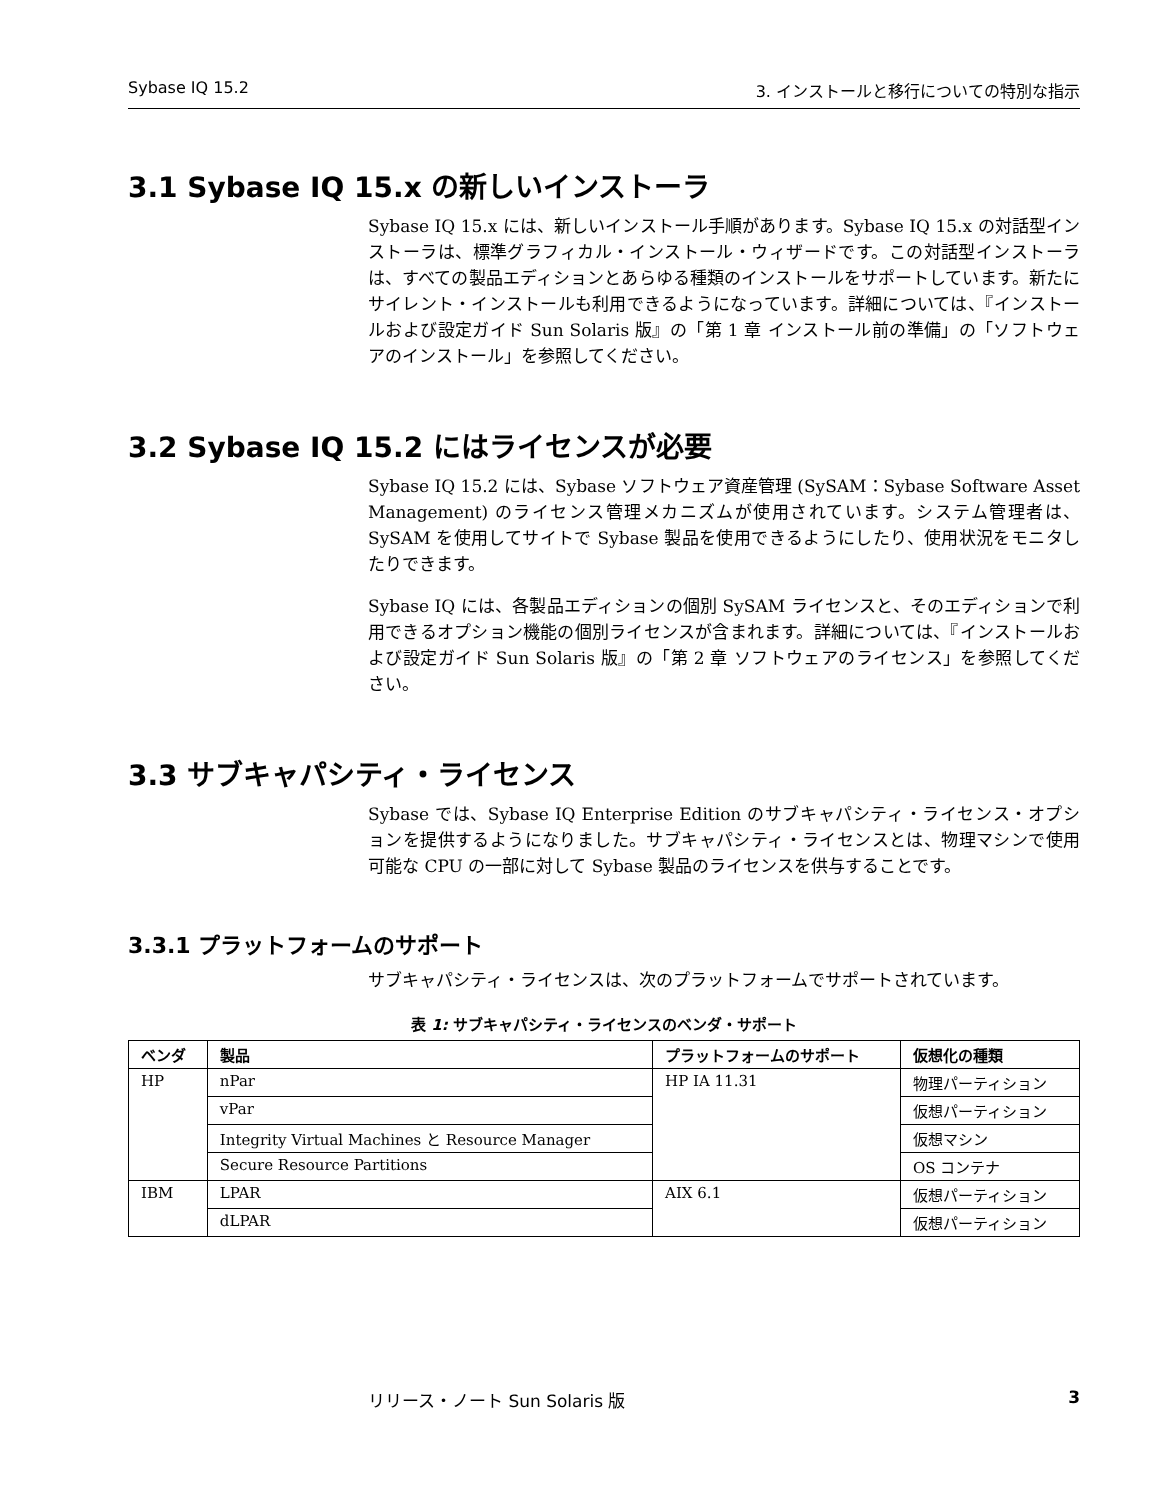Sybase IQ 15.2 3. インストールと移行についての特別な指示
3.1 Sybase IQ 15.x の新しいインストーラ
Sybase IQ 15.x には、新しいインストール手順があります。Sybase IQ 15.x の対話型インストーラは、標準グラフィカル・インストール・ウィザードです。この対話型インストーラは、すべての製品エディションとあらゆる種類のインストールをサポートしています。新たにサイレント・インストールも利用できるようになっています。詳細については、『インストールおよび設定ガイド Sun Solaris 版』の「第 1 章 インストール前の準備」の「ソフトウェアのインストール」を参照してください。
3.2 Sybase IQ 15.2 にはライセンスが必要
Sybase IQ 15.2 には、Sybase ソフトウェア資産管理 (SySAM：Sybase Software Asset Management) のライセンス管理メカニズムが使用されています。システム管理者は、SySAM を使用してサイトで Sybase 製品を使用できるようにしたり、使用状況をモニタしたりできます。
Sybase IQ には、各製品エディションの個別 SySAM ライセンスと、そのエディションで利用できるオプション機能の個別ライセンスが含まれます。詳細については、『インストールおよび設定ガイド Sun Solaris 版』の「第 2 章 ソフトウェアのライセンス」を参照してください。
3.3 サブキャパシティ・ライセンス
Sybase では、Sybase IQ Enterprise Edition のサブキャパシティ・ライセンス・オプションを提供するようになりました。サブキャパシティ・ライセンスとは、物理マシンで使用可能な CPU の一部に対して Sybase 製品のライセンスを供与することです。
3.3.1 プラットフォームのサポート
サブキャパシティ・ライセンスは、次のプラットフォームでサポートされています。
表 1: サブキャパシティ・ライセンスのベンダ・サポート
| ベンダ | 製品 | プラットフォームのサポート | 仮想化の種類 |
| --- | --- | --- | --- |
| HP | nPar | HP IA 11.31 | 物理パーティション |
| | vPar | | 仮想パーティション |
| | Integrity Virtual Machines と Resource Manager | | 仮想マシン |
| | Secure Resource Partitions | | OS コンテナ |
| IBM | LPAR | AIX 6.1 | 仮想パーティション |
| | dLPAR | | 仮想パーティション |
リリース・ノート Sun Solaris 版 3